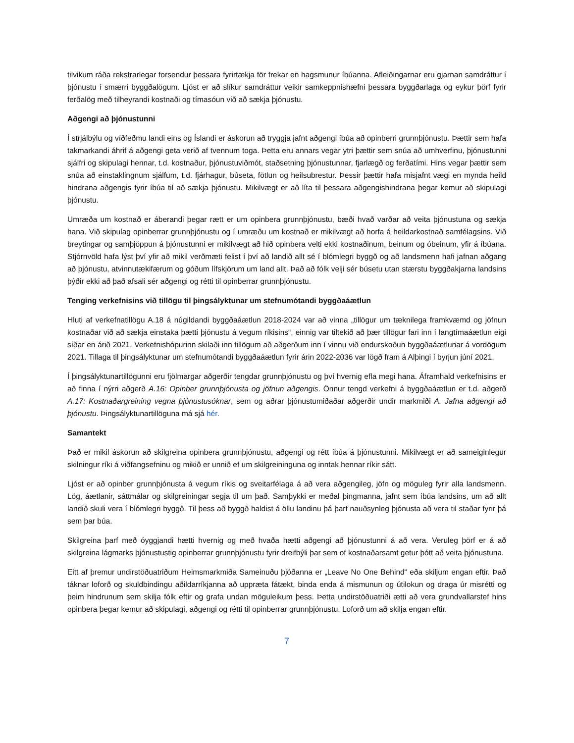tilvikum ráða rekstrarlegar forsendur þessara fyrirtækja för frekar en hagsmunur íbúanna. Afleiðingarnar eru gjarnan samdráttur í þjónustu í smærri byggðalögum. Ljóst er að slíkur samdráttur veikir samkeppnishæfni þessara byggðarlaga og eykur þörf fyrir ferðalög með tilheyrandi kostnaði og tímasóun við að sækja þjónustu.
Aðgengi að þjónustunni
Í strjálbýlu og víðfeðmu landi eins og Íslandi er áskorun að tryggja jafnt aðgengi íbúa að opinberri grunnþjónustu. Þættir sem hafa takmarkandi áhrif á aðgengi geta verið af tvennum toga. Þetta eru annars vegar ytri þættir sem snúa að umhverfinu, þjónustunni sjálfri og skipulagi hennar, t.d. kostnaður, þjónustuviðmót, staðsetning þjónustunnar, fjarlægð og ferðatími. Hins vegar þættir sem snúa að einstaklingnum sjálfum, t.d. fjárhagur, búseta, fötlun og heilsubrestur. Þessir þættir hafa misjafnt vægi en mynda heild hindrana aðgengis fyrir íbúa til að sækja þjónustu. Mikilvægt er að líta til þessara aðgengishindrana þegar kemur að skipulagi þjónustu.
Umræða um kostnað er áberandi þegar rætt er um opinbera grunnþjónustu, bæði hvað varðar að veita þjónustuna og sækja hana. Við skipulag opinberrar grunnþjónustu og í umræðu um kostnað er mikilvægt að horfa á heildarkostnað samfélagsins. Við breytingar og samþjöppun á þjónustunni er mikilvægt að hið opinbera velti ekki kostnaðinum, beinum og óbeinum, yfir á íbúana. Stjórnvöld hafa lýst því yfir að mikil verðmæti felist í því að landið allt sé í blómlegri byggð og að landsmenn hafi jafnan aðgang að þjónustu, atvinnutækifærum og góðum lífskjörum um land allt. Það að fólk velji sér búsetu utan stærstu byggðakjarna landsins þýðir ekki að það afsali sér aðgengi og rétti til opinberrar grunnþjónustu.
Tenging verkefnisins við tillögu til þingsályktunar um stefnumótandi byggðaáætlun
Hluti af verkefnatillögu A.18 á núgildandi byggðaáætlun 2018-2024 var að vinna „tillögur um tæknilega framkvæmd og jöfnun kostnaðar við að sækja einstaka þætti þjónustu á vegum ríkisins“, einnig var tiltekið að þær tillögur fari inn í langtímaáætlun eigi síðar en árið 2021. Verkefnishópurinn skilaði inn tillögum að aðgerðum inn í vinnu við endurskoðun byggðaáætlunar á vordögum 2021. Tillaga til þingsályktunar um stefnumótandi byggðaáætlun fyrir árin 2022-2036 var lögð fram á Alþingi í byrjun júní 2021.
Í þingsályktunartillögunni eru fjölmargar aðgerðir tengdar grunnþjónustu og því hvernig efla megi hana. Áframhald verkefnisins er að finna í nýrri aðgerð A.16: Opinber grunnþjónusta og jöfnun aðgengis. Önnur tengd verkefni á byggðaáætlun er t.d. aðgerð A.17: Kostnaðargreining vegna þjónustusóknar, sem og aðrar þjónustumiðaðar aðgerðir undir markmiði A. Jafna aðgengi að þjónustu. Þingsályktunartillöguna má sjá hér.
Samantekt
Það er mikil áskorun að skilgreina opinbera grunnþjónustu, aðgengi og rétt íbúa á þjónustunni. Mikilvægt er að sameiginlegur skilningur ríki á viðfangsefninu og mikið er unnið ef um skilgreininguna og inntak hennar ríkir sátt.
Ljóst er að opinber grunnþjónusta á vegum ríkis og sveitarfélaga á að vera aðgengileg, jöfn og möguleg fyrir alla landsmenn. Lög, áætlanir, sáttmálar og skilgreiningar segja til um það. Samþykki er meðal þingmanna, jafnt sem íbúa landsins, um að allt landið skuli vera í blómlegri byggð. Til þess að byggð haldist á öllu landinu þá þarf nauðsynleg þjónusta að vera til staðar fyrir þá sem þar búa.
Skilgreina þarf með óyggjandi hætti hvernig og með hvaða hætti aðgengi að þjónustunni á að vera. Veruleg þörf er á að skilgreina lágmarks þjónustustig opinberrar grunnþjónustu fyrir dreifbýli þar sem of kostnaðarsamt getur þótt að veita þjónustuna.
Eitt af þremur undirstöðuatriðum Heimsmarkmiða Sameinuðu þjóðanna er „Leave No One Behind“ eða skiljum engan eftir. Það táknar loforð og skuldbindingu aðildarríkjanna að uppræta fátækt, binda enda á mismunun og útilokun og draga úr misrétti og þeim hindrunum sem skilja fólk eftir og grafa undan möguleikum þess. Þetta undirstöðuatriði ætti að vera grundvallarstef hins opinbera þegar kemur að skipulagi, aðgengi og rétti til opinberrar grunnþjónustu. Loforð um að skilja engan eftir.
7